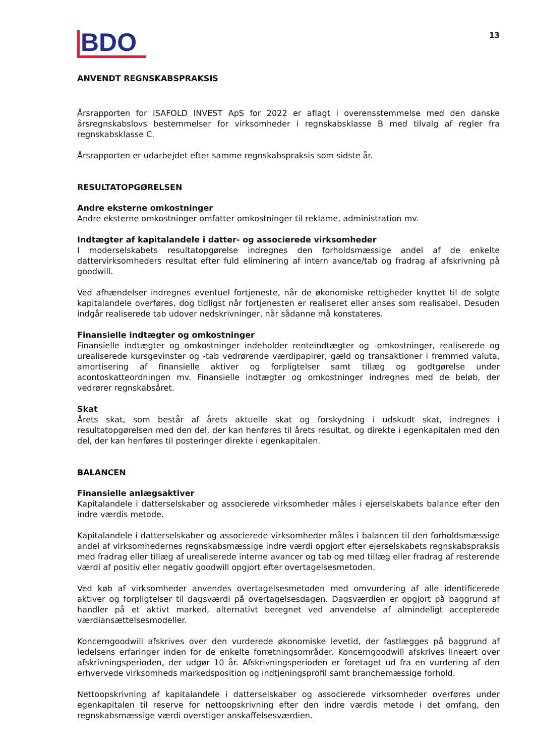BDO
13
ANVENDT REGNSKABSPRAKSIS
Årsrapporten for ISAFOLD INVEST ApS for 2022 er aflagt i overensstemmelse med den danske årsregnskabslovs bestemmelser for virksomheder i regnskabsklasse B med tilvalg af regler fra regnskabsklasse C.
Årsrapporten er udarbejdet efter samme regnskabspraksis som sidste år.
RESULTATOPGØRELSEN
Andre eksterne omkostninger
Andre eksterne omkostninger omfatter omkostninger til reklame, administration mv.
Indtægter af kapitalandele i datter- og associerede virksomheder
I moderselskabets resultatopgørelse indregnes den forholdsmæssige andel af de enkelte dattervirksomheders resultat efter fuld eliminering af intern avance/tab og fradrag af afskrivning på goodwill.
Ved afhændelser indregnes eventuel fortjeneste, når de økonomiske rettigheder knyttet til de solgte kapitalandele overføres, dog tidligst når fortjenesten er realiseret eller anses som realisabel. Desuden indgår realiserede tab udover nedskrivninger, når sådanne må konstateres.
Finansielle indtægter og omkostninger
Finansielle indtægter og omkostninger indeholder renteindtægter og -omkostninger, realiserede og urealiserede kursgevinster og -tab vedrørende værdipapirer, gæld og transaktioner i fremmed valuta, amortisering af finansielle aktiver og forpligtelser samt tillæg og godtgørelse under acontoskatteordningen mv. Finansielle indtægter og omkostninger indregnes med de beløb, der vedrører regnskabsåret.
Skat
Årets skat, som består af årets aktuelle skat og forskydning i udskudt skat, indregnes i resultatopgørelsen med den del, der kan henføres til årets resultat, og direkte i egenkapitalen med den del, der kan henføres til posteringer direkte i egenkapitalen.
BALANCEN
Finansielle anlægsaktiver
Kapitalandele i datterselskaber og associerede virksomheder måles i ejerselskabets balance efter den indre værdis metode.
Kapitalandele i datterselskaber og associerede virksomheder måles i balancen til den forholdsmæssige andel af virksomhedernes regnskabsmæssige indre værdi opgjort efter ejerselskabets regnskabspraksis med fradrag eller tillæg af urealiserede interne avancer og tab og med tillæg eller fradrag af resterende værdi af positiv eller negativ goodwill opgjort efter overtagelsesmetoden.
Ved køb af virksomheder anvendes overtagelsesmetoden med omvurdering af alle identificerede aktiver og forpligtelser til dagsværdi på overtagelsesdagen. Dagsværdien er opgjort på baggrund af handler på et aktivt marked, alternativt beregnet ved anvendelse af almindeligt accepterede værdiansættelsesmodeller.
Koncerngoodwill afskrives over den vurderede økonomiske levetid, der fastlægges på baggrund af ledelsens erfaringer inden for de enkelte forretningsområder. Koncerngoodwill afskrives lineært over afskrivningsperioden, der udgør 10 år. Afskrivningsperioden er foretaget ud fra en vurdering af den erhvervede virksomheds markedsposition og indtjeningsprofil samt branchemæssige forhold.
Nettoopskrivning af kapitalandele i datterselskaber og associerede virksomheder overføres under egenkapitalen til reserve for nettoopskrivning efter den indre værdis metode i det omfang, den regnskabsmæssige værdi overstiger anskaffelsesværdien.